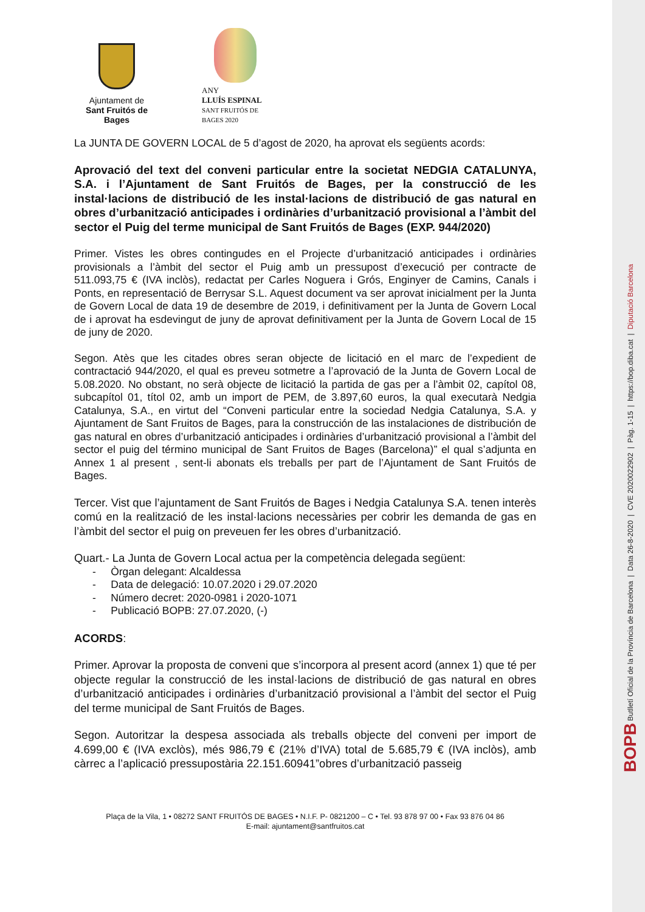Ajuntament de
Sant Fruitós de Bages
ANY
LLUÍS ESPINAL
SANT FRUITÓS DE BAGES 2020
La JUNTA DE GOVERN LOCAL de 5 d’agost de 2020, ha aprovat els següents acords:
Aprovació del text del conveni particular entre la societat NEDGIA CATALUNYA, S.A. i l’Ajuntament de Sant Fruitós de Bages, per la construcció de les instal·lacions de distribució de les instal·lacions de distribució de gas natural en obres d’urbanització anticipades i ordinàries d’urbanització provisional a l’àmbit del sector el Puig del terme municipal de Sant Fruitós de Bages (EXP. 944/2020)
Primer. Vistes les obres contingudes en el Projecte d’urbanització anticipades i ordinàries provisionals a l’àmbit del sector el Puig amb un pressupost d’execució per contracte de 511.093,75 € (IVA inclòs), redactat per Carles Noguera i Grós, Enginyer de Camins, Canals i Ponts, en representació de Berrysar S.L. Aquest document va ser aprovat inicialment per la Junta de Govern Local de data 19 de desembre de 2019, i definitivament per la Junta de Govern Local de i aprovat ha esdevingut de juny de aprovat definitivament per la Junta de Govern Local de 15 de juny de 2020.
Segon. Atès que les citades obres seran objecte de licitació en el marc de l’expedient de contractació 944/2020, el qual es preveu sotmetre a l’aprovació de la Junta de Govern Local de 5.08.2020. No obstant, no serà objecte de licitació la partida de gas per a l’àmbit 02, capítol 08, subcapítol 01, títol 02, amb un import de PEM, de 3.897,60 euros, la qual executarà Nedgia Catalunya, S.A., en virtut del “Conveni particular entre la sociedad Nedgia Catalunya, S.A. y Ajuntament de Sant Fruitos de Bages, para la construcción de las instalaciones de distribución de gas natural en obres d’urbanització anticipades i ordinàries d’urbanització provisional a l’àmbit del sector el puig del término municipal de Sant Fruitos de Bages (Barcelona)” el qual s’adjunta en Annex 1 al present , sent-li abonats els treballs per part de l’Ajuntament de Sant Fruitós de Bages.
Tercer. Vist que l’ajuntament de Sant Fruitós de Bages i Nedgia Catalunya S.A. tenen interès comú en la realització de les instal·lacions necessàries per cobrir les demanda de gas en l’àmbit del sector el puig on preveuen fer les obres d’urbanització.
Quart.- La Junta de Govern Local actua per la competència delegada següent:
- Òrgan delegant: Alcaldessa
- Data de delegació: 10.07.2020 i 29.07.2020
- Número decret: 2020-0981 i 2020-1071
- Publicació BOPB: 27.07.2020, (-)
ACORDS:
Primer. Aprovar la proposta de conveni que s’incorpora al present acord (annex 1) que té per objecte regular la construcció de les instal·lacions de distribució de gas natural en obres d’urbanització anticipades i ordinàries d’urbanització provisional a l’àmbit del sector el Puig del terme municipal de Sant Fruitós de Bages.
Segon. Autoritzar la despesa associada als treballs objecte del conveni per import de 4.699,00 € (IVA exclòs), més 986,79 € (21% d’IVA) total de 5.685,79 € (IVA inclòs), amb càrrec a l’aplicació pressupostària 22.151.60941”obres d’urbanització passeig
Plaça de la Vila, 1 • 08272 SANT FRUITÓS DE BAGES • N.I.F. P- 0821200 – C • Tel. 93 878 97 00 • Fax 93 876 04 86
E-mail: ajuntament@santfruitos.cat
BOPB Butlletí Oficial de la Província de Barcelona | Data 26-8-2020 | CVE 2020022902 | Pàg. 1-15 | https://bop.diba.cat | Diputació Barcelona